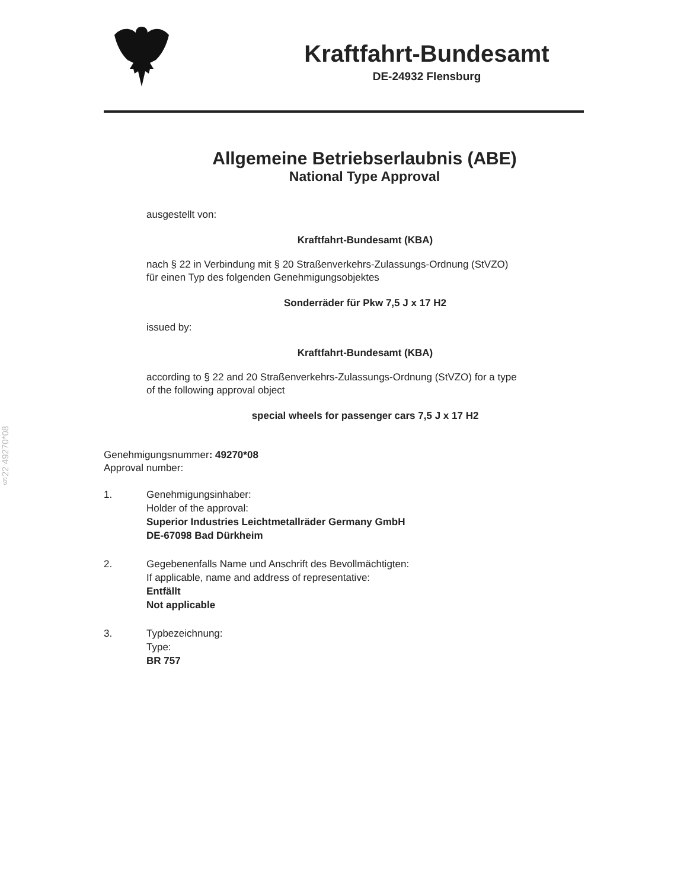§22 49270*08
Kraftfahrt-Bundesamt
DE-24932 Flensburg
Allgemeine Betriebserlaubnis (ABE)
National Type Approval
ausgestellt von:
Kraftfahrt-Bundesamt (KBA)
nach § 22 in Verbindung mit § 20 Straßenverkehrs-Zulassungs-Ordnung (StVZO)
für einen Typ des folgenden Genehmigungsobjektes
Sonderräder für Pkw 7,5 J x 17 H2
issued by:
Kraftfahrt-Bundesamt (KBA)
according to § 22 and 20 Straßenverkehrs-Zulassungs-Ordnung (StVZO) for a type
of the following approval object
special wheels for passenger cars 7,5 J x 17 H2
Genehmigungsnummer: 49270*08
Approval number:
1. Genehmigungsinhaber:
Holder of the approval:
Superior Industries Leichtmetallräder Germany GmbH
DE-67098 Bad Dürkheim
2. Gegebenenfalls Name und Anschrift des Bevollmächtigten:
If applicable, name and address of representative:
Entfällt
Not applicable
3. Typbezeichnung:
Type:
BR 757